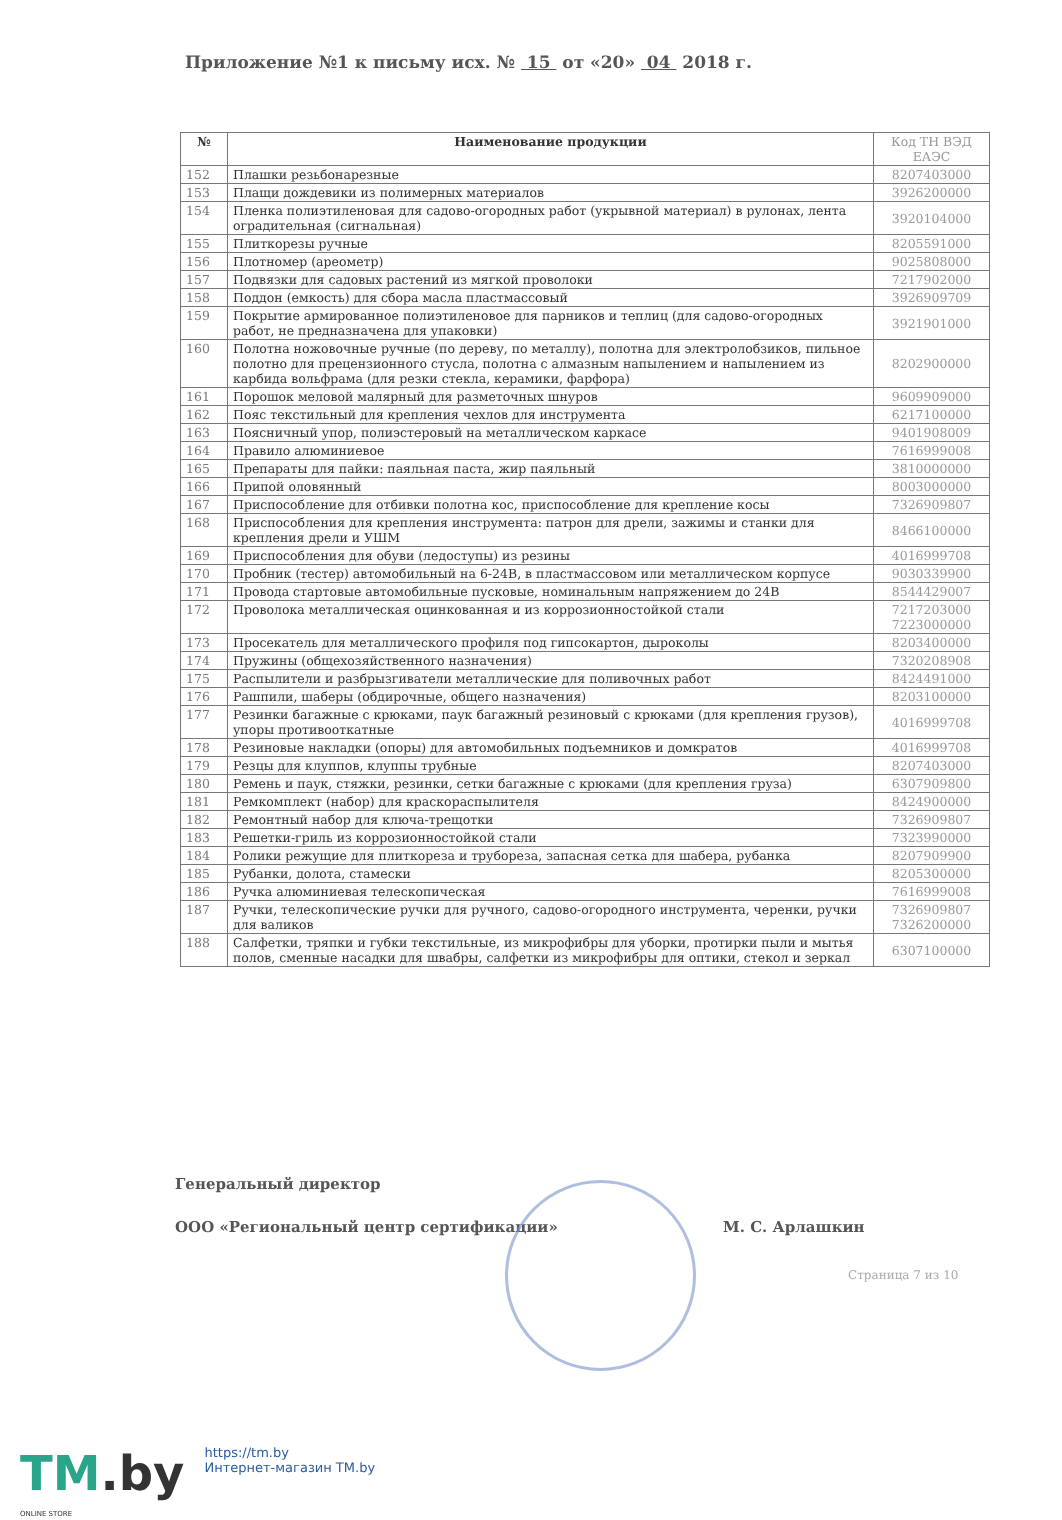Приложение №1 к письму исх. № 15 от «20» 04 2018 г.
| № | Наименование продукции | Код ТН ВЭД ЕАЭС |
| --- | --- | --- |
| 152 | Плашки резьбонарезные | 8207403000 |
| 153 | Плащи дождевики из полимерных материалов | 3926200000 |
| 154 | Пленка полиэтиленовая для садово-огородных работ (укрывной материал) в рулонах, лента оградительная (сигнальная) | 3920104000 |
| 155 | Плиткорезы ручные | 8205591000 |
| 156 | Плотномер (ареометр) | 9025808000 |
| 157 | Подвязки для садовых растений из мягкой проволоки | 7217902000 |
| 158 | Поддон (емкость) для сбора масла пластмассовый | 3926909709 |
| 159 | Покрытие армированное полиэтиленовое для парников и теплиц (для садово-огородных работ, не предназначена для упаковки) | 3921901000 |
| 160 | Полотна ножовочные ручные (по дереву, по металлу), полотна для электролобзиков, пильное полотно для прецензионного стусла, полотна с алмазным напылением и напылением из карбида вольфрама (для резки стекла, керамики, фарфора) | 8202900000 |
| 161 | Порошок меловой малярный для разметочных шнуров | 9609909000 |
| 162 | Пояс текстильный для крепления чехлов для инструмента | 6217100000 |
| 163 | Поясничный упор, полиэстеровый на металлическом каркасе | 9401908009 |
| 164 | Правило алюминиевое | 7616999008 |
| 165 | Препараты для пайки: паяльная паста, жир паяльный | 3810000000 |
| 166 | Припой оловянный | 8003000000 |
| 167 | Приспособление для отбивки полотна кос, приспособление для крепление косы | 7326909807 |
| 168 | Приспособления для крепления инструмента: патрон для дрели, зажимы и станки для крепления дрели и УШМ | 8466100000 |
| 169 | Приспособления для обуви (ледоступы) из резины | 4016999708 |
| 170 | Пробник (тестер) автомобильный на 6-24В, в пластмассовом или металлическом корпусе | 9030339900 |
| 171 | Провода стартовые автомобильные пусковые, номинальным напряжением до 24В | 8544429007 |
| 172 | Проволока металлическая оцинкованная и из коррозионностойкой стали | 7217203000 7223000000 |
| 173 | Просекатель для металлического профиля под гипсокартон, дыроколы | 8203400000 |
| 174 | Пружины (общехозяйственного назначения) | 7320208908 |
| 175 | Распылители и разбрызгиватели металлические для поливочных работ | 8424491000 |
| 176 | Рашпили, шаберы (обдирочные, общего назначения) | 8203100000 |
| 177 | Резинки багажные с крюками, паук багажный резиновый с крюками (для крепления грузов), упоры противооткатные | 4016999708 |
| 178 | Резиновые накладки (опоры) для автомобильных подъемников и домкратов | 4016999708 |
| 179 | Резцы для клуппов, клуппы трубные | 8207403000 |
| 180 | Ремень и паук, стяжки, резинки, сетки багажные с крюками (для крепления груза) | 6307909800 |
| 181 | Ремкомплект (набор) для краскораспылителя | 8424900000 |
| 182 | Ремонтный набор для ключа-трещотки | 7326909807 |
| 183 | Решетки-гриль из коррозионностойкой стали | 7323990000 |
| 184 | Ролики режущие для плиткореза и трубореза, запасная сетка для шабера, рубанка | 8207909900 |
| 185 | Рубанки, долота, стамески | 8205300000 |
| 186 | Ручка алюминиевая телескопическая | 7616999008 |
| 187 | Ручки, телескопические ручки для ручного, садово-огородного инструмента, черенки, ручки для валиков | 7326909807 7326200000 |
| 188 | Салфетки, тряпки и губки текстильные, из микрофибры для уборки, протирки пыли и мытья полов, сменные насадки для швабры, салфетки из микрофибры для оптики, стекол и зеркал | 6307100000 |
Генеральный директор
ООО «Региональный центр сертификации» М. С. Арлашкин
Страница 7 из 10
TM.by https://tm.by
Интернет-магазин TM.by
ONLINE STORE